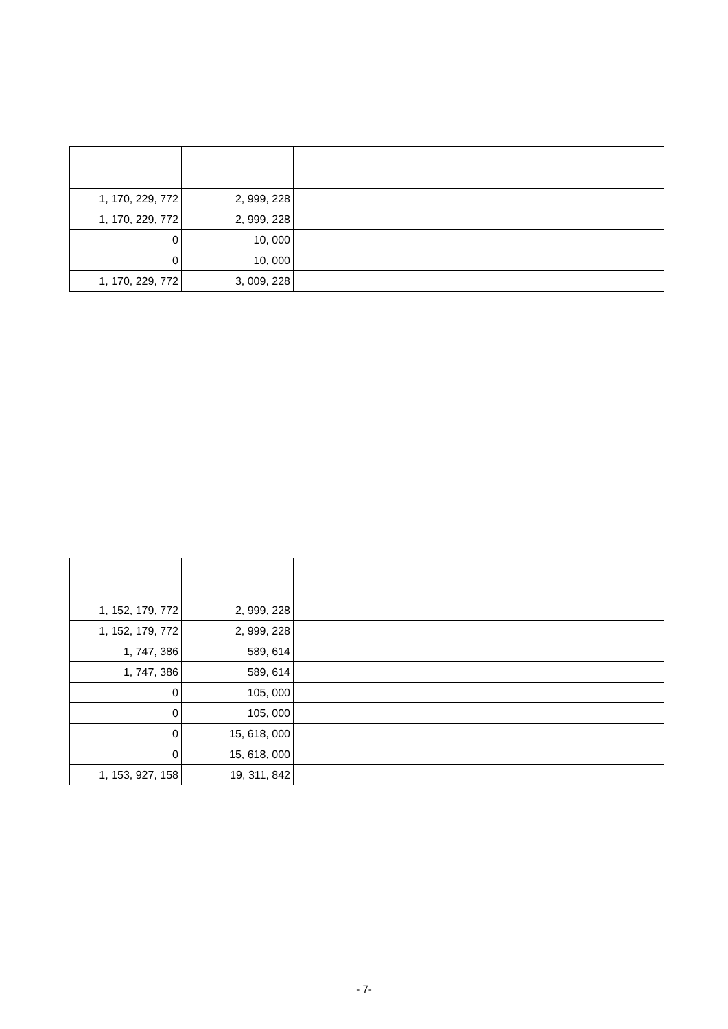| 1, 170, 229, 772 | 2, 999, 228 | |
| 1, 170, 229, 772 | 2, 999, 228 | |
| 0 | 10, 000 | |
| 0 | 10, 000 | |
| 1, 170, 229, 772 | 3, 009, 228 | |
| 1, 152, 179, 772 | 2, 999, 228 | |
| 1, 152, 179, 772 | 2, 999, 228 | |
| 1, 747, 386 | 589, 614 | |
| 1, 747, 386 | 589, 614 | |
| 0 | 105, 000 | |
| 0 | 105, 000 | |
| 0 | 15, 618, 000 | |
| 0 | 15, 618, 000 | |
| 1, 153, 927, 158 | 19, 311, 842 | |
- 7-